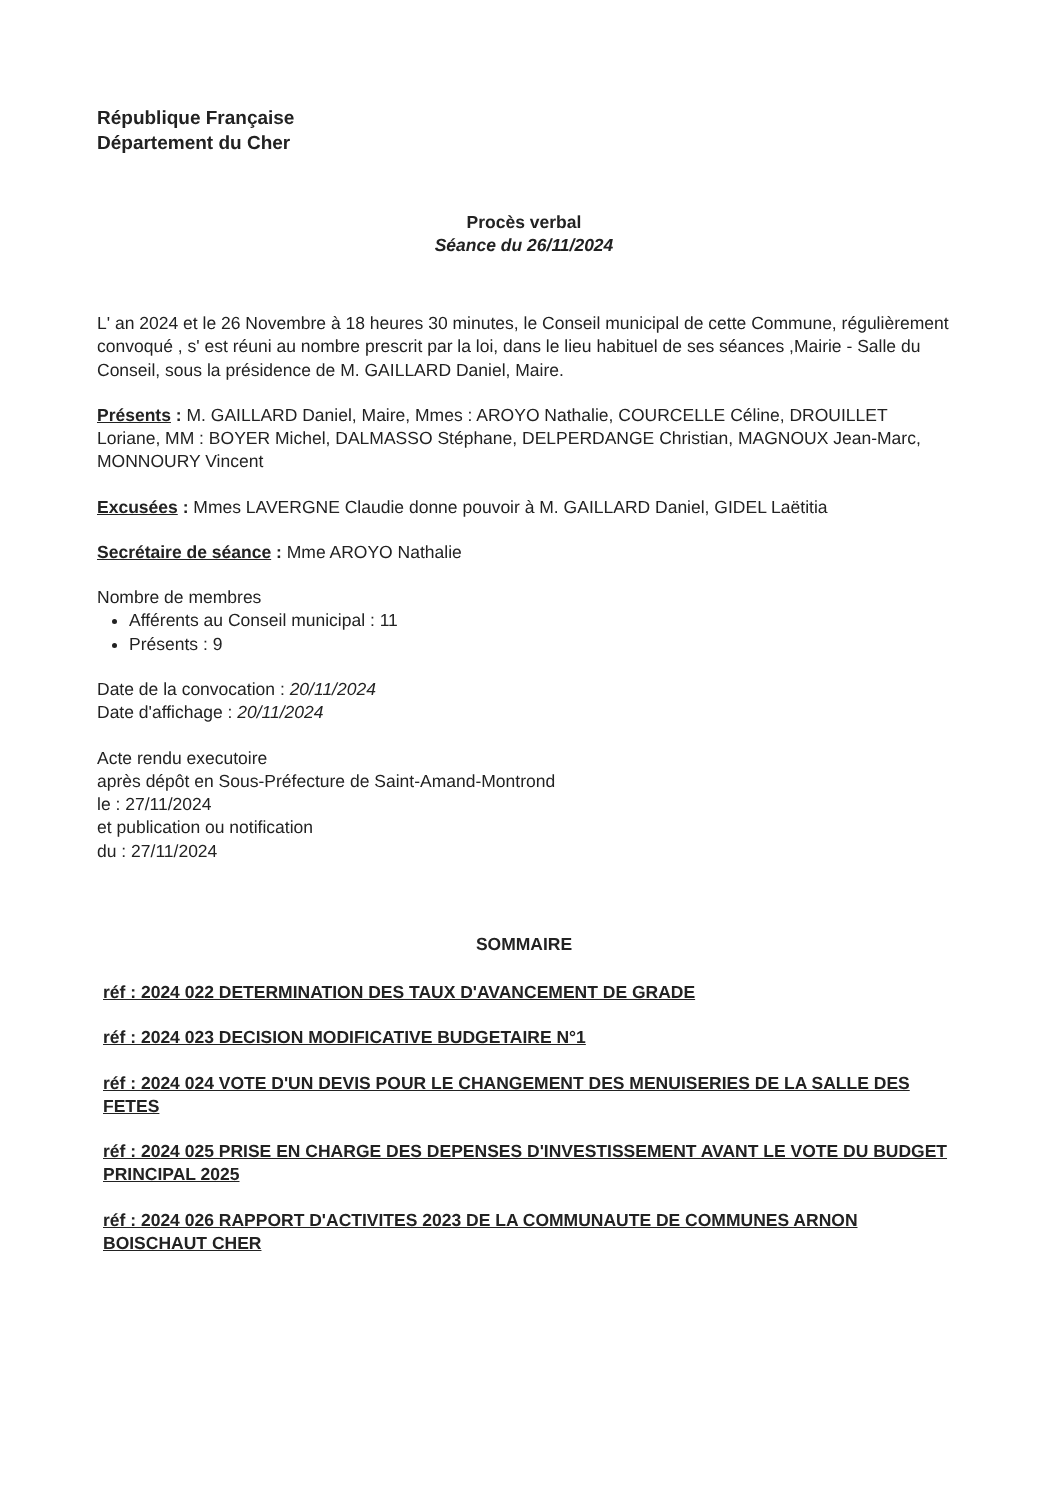République Française
Département du Cher
Procès verbal
Séance du 26/11/2024
L' an 2024 et le 26 Novembre à 18 heures 30 minutes, le Conseil municipal de cette Commune, régulièrement convoqué , s' est réuni au nombre prescrit par la loi, dans le lieu habituel de ses séances ,Mairie - Salle du Conseil, sous la présidence de M. GAILLARD Daniel, Maire.
Présents : M. GAILLARD Daniel, Maire, Mmes : AROYO Nathalie, COURCELLE Céline, DROUILLET Loriane, MM : BOYER Michel, DALMASSO Stéphane, DELPERDANGE Christian, MAGNOUX Jean-Marc, MONNOURY Vincent
Excusées : Mmes LAVERGNE Claudie donne pouvoir à M. GAILLARD Daniel, GIDEL Laëtitia
Secrétaire de séance : Mme AROYO Nathalie
Nombre de membres
Afférents au Conseil municipal : 11
Présents : 9
Date de la convocation : 20/11/2024
Date d'affichage : 20/11/2024
Acte rendu executoire
après dépôt en Sous-Préfecture de Saint-Amand-Montrond
le : 27/11/2024
et publication ou notification
du : 27/11/2024
SOMMAIRE
réf : 2024 022 DETERMINATION DES TAUX D'AVANCEMENT DE GRADE
réf : 2024 023 DECISION MODIFICATIVE BUDGETAIRE N°1
réf : 2024 024 VOTE D'UN DEVIS POUR LE CHANGEMENT DES MENUISERIES DE LA SALLE DES FETES
réf : 2024 025 PRISE EN CHARGE DES DEPENSES D'INVESTISSEMENT AVANT LE VOTE DU BUDGET PRINCIPAL 2025
réf : 2024 026 RAPPORT D'ACTIVITES 2023 DE LA COMMUNAUTE DE COMMUNES ARNON BOISCHAUT CHER